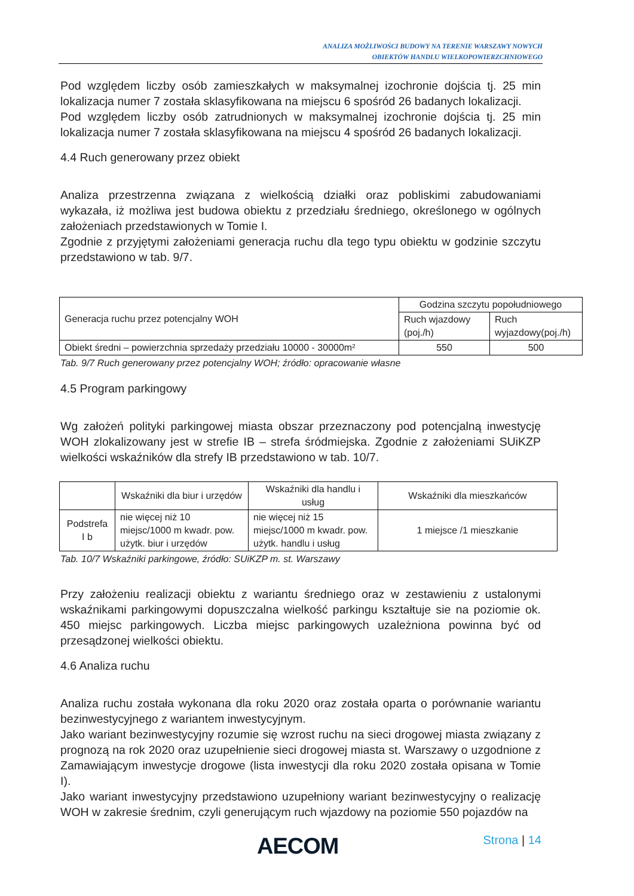ANALIZA MOŻLIWOŚCI BUDOWY NA TERENIE WARSZAWY NOWYCH
OBIEKTÓW HANDLU WIELKOPOWIERZCHNIOWEGO
Pod względem liczby osób zamieszkałych w maksymalnej izochronie dojścia tj. 25 min lokalizacja numer 7 została sklasyfikowana na miejscu 6 spośród 26 badanych lokalizacji.
Pod względem liczby osób zatrudnionych w maksymalnej izochronie dojścia tj. 25 min lokalizacja numer 7 została sklasyfikowana na miejscu 4 spośród 26 badanych lokalizacji.
4.4 Ruch generowany przez obiekt
Analiza przestrzenna związana z wielkością działki oraz pobliskimi zabudowaniami wykazała, iż możliwa jest budowa obiektu z przedziału średniego, określonego w ogólnych założeniach przedstawionych w Tomie I.
Zgodnie z przyjętymi założeniami generacja ruchu dla tego typu obiektu w godzinie szczytu przedstawiono w tab. 9/7.
| Generacja ruchu przez potencjalny WOH | Godzina szczytu popołudniowego | |
| | Ruch wjazdowy (poj./h) | Ruch wyjazdowy(poj./h) |
| Obiekt średni – powierzchnia sprzedaży przedziału 10000 - 30000m² | 550 | 500 |
Tab. 9/7 Ruch generowany przez potencjalny WOH; źródło: opracowanie własne
4.5 Program parkingowy
Wg założeń polityki parkingowej miasta obszar przeznaczony pod potencjalną inwestycję WOH zlokalizowany jest w strefie IB – strefa śródmiejska. Zgodnie z założeniami SUiKZP wielkości wskaźników dla strefy IB przedstawiono w tab. 10/7.
| | Wskaźniki dla biur i urzędów | Wskaźniki dla handlu i usług | Wskaźniki dla mieszkańców |
| Podstrefa I b | nie więcej niż 10 miejsc/1000 m kwadr. pow. użytk. biur i urzędów | nie więcej niż 15 miejsc/1000 m kwadr. pow. użytk. handlu i usług | 1 miejsce /1 mieszkanie |
Tab. 10/7 Wskaźniki parkingowe, źródło: SUiKZP m. st. Warszawy
Przy założeniu realizacji obiektu z wariantu średniego oraz w zestawieniu z ustalonymi wskaźnikami parkingowymi dopuszczalna wielkość parkingu kształtuje sie na poziomie ok. 450 miejsc parkingowych. Liczba miejsc parkingowych uzależniona powinna być od przesądzonej wielkości obiektu.
4.6 Analiza ruchu
Analiza ruchu została wykonana dla roku 2020 oraz została oparta o porównanie wariantu bezinwestycyjnego z wariantem inwestycyjnym.
Jako wariant bezinwestycyjny rozumie się wzrost ruchu na sieci drogowej miasta związany z prognozą na rok 2020 oraz uzupełnienie sieci drogowej miasta st. Warszawy o uzgodnione z Zamawiającym inwestycje drogowe (lista inwestycji dla roku 2020 została opisana w Tomie I).
Jako wariant inwestycyjny przedstawiono uzupełniony wariant bezinwestycyjny o realizację WOH w zakresie średnim, czyli generującym ruch wjazdowy na poziomie 550 pojazdów na
AECOM Strona | 14